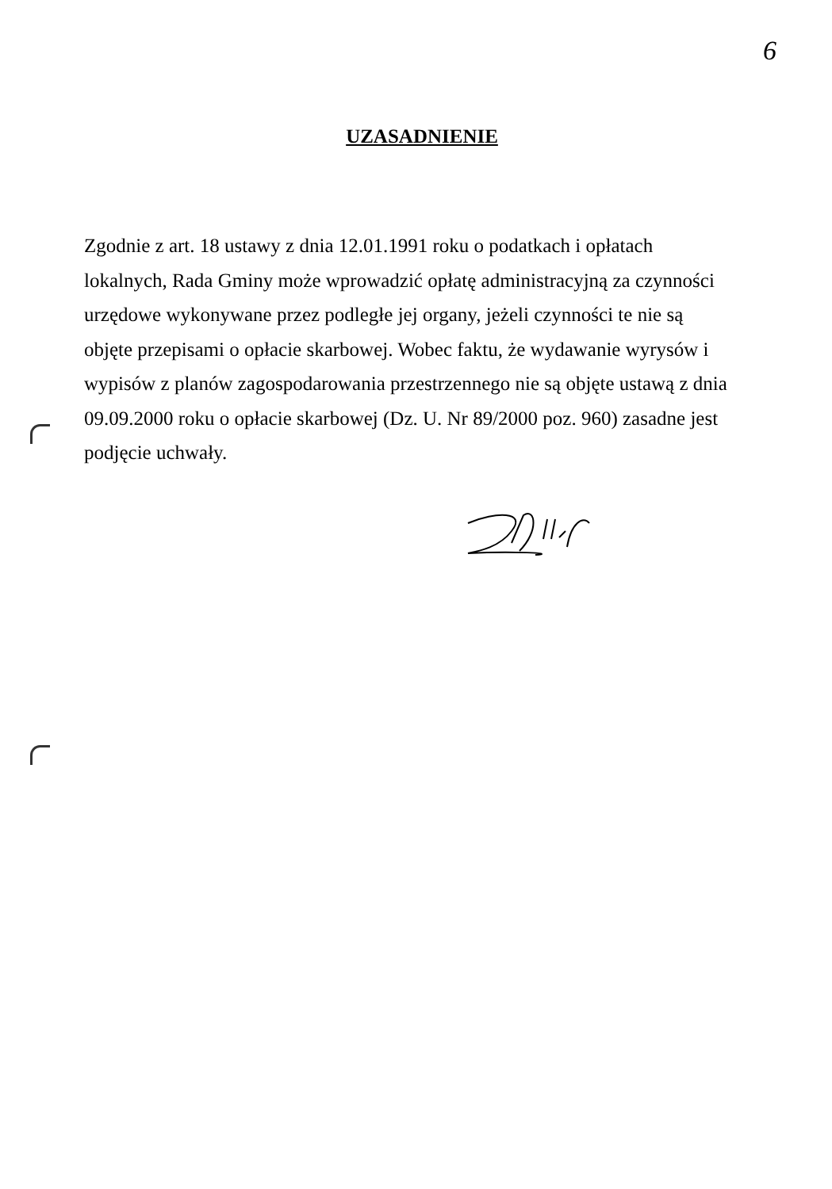6
UZASADNIENIE
Zgodnie z art. 18 ustawy z dnia 12.01.1991 roku o podatkach i opłatach lokalnych, Rada Gminy może wprowadzić opłatę administracyjną za czynności urzędowe wykonywane przez podległe jej organy, jeżeli czynności te nie są objęte przepisami o opłacie skarbowej. Wobec faktu, że wydawanie wyrysów i wypisów z planów zagospodarowania przestrzennego nie są objęte ustawą z dnia 09.09.2000 roku o opłacie skarbowej (Dz. U. Nr 89/2000 poz. 960) zasadne jest podjęcie uchwały.